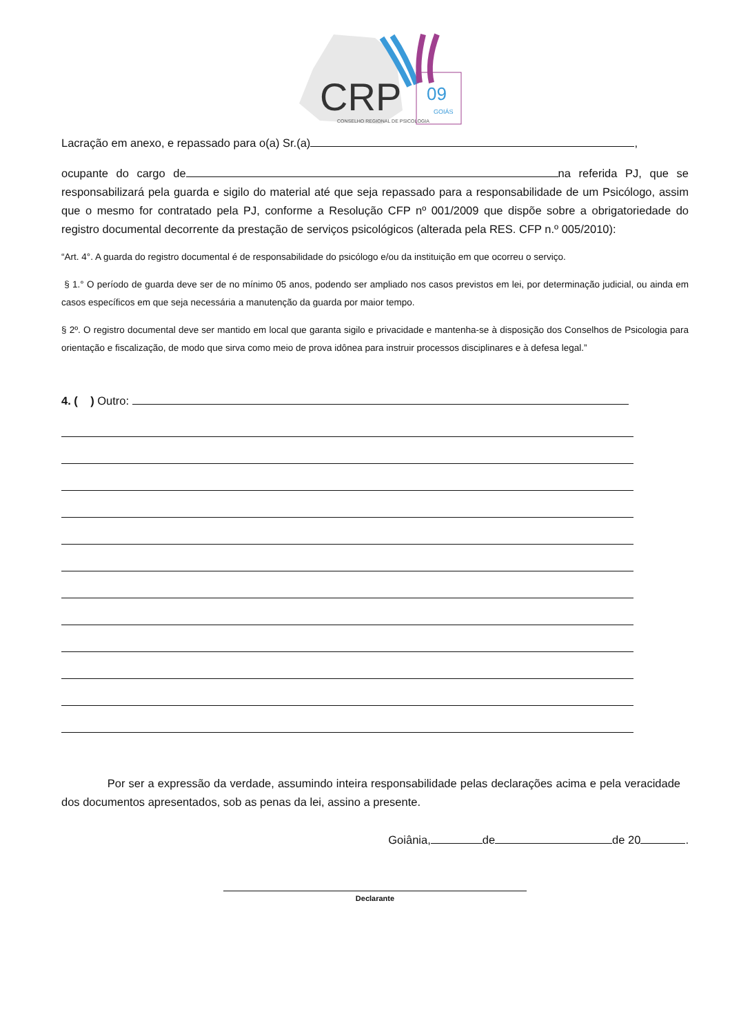CRP
09
GOIÁS
CONSELHO REGIONAL DE PSICOLOGIA
Lacração em anexo, e repassado para o(a) Sr.(a) ,
ocupante do cargo de na referida PJ, que se responsabilizará pela guarda e sigilo do material até que seja repassado para a responsabilidade de um Psicólogo, assim que o mesmo for contratado pela PJ, conforme a Resolução CFP nº 001/2009 que dispõe sobre a obrigatoriedade do registro documental decorrente da prestação de serviços psicológicos (alterada pela RES. CFP n.º 005/2010):
“Art. 4°. A guarda do registro documental é de responsabilidade do psicólogo e/ou da instituição em que ocorreu o serviço.
§ 1.° O período de guarda deve ser de no mínimo 05 anos, podendo ser ampliado nos casos previstos em lei, por determinação judicial, ou ainda em casos específicos em que seja necessária a manutenção da guarda por maior tempo.
§ 2º. O registro documental deve ser mantido em local que garanta sigilo e privacidade e mantenha-se à disposição dos Conselhos de Psicologia para orientação e fiscalização, de modo que sirva como meio de prova idônea para instruir processos disciplinares e à defesa legal.”
4. ( ) Outro:
Por ser a expressão da verdade, assumindo inteira responsabilidade pelas declarações acima e pela veracidade dos documentos apresentados, sob as penas da lei, assino a presente.
Goiânia, de de 20 .
Declarante